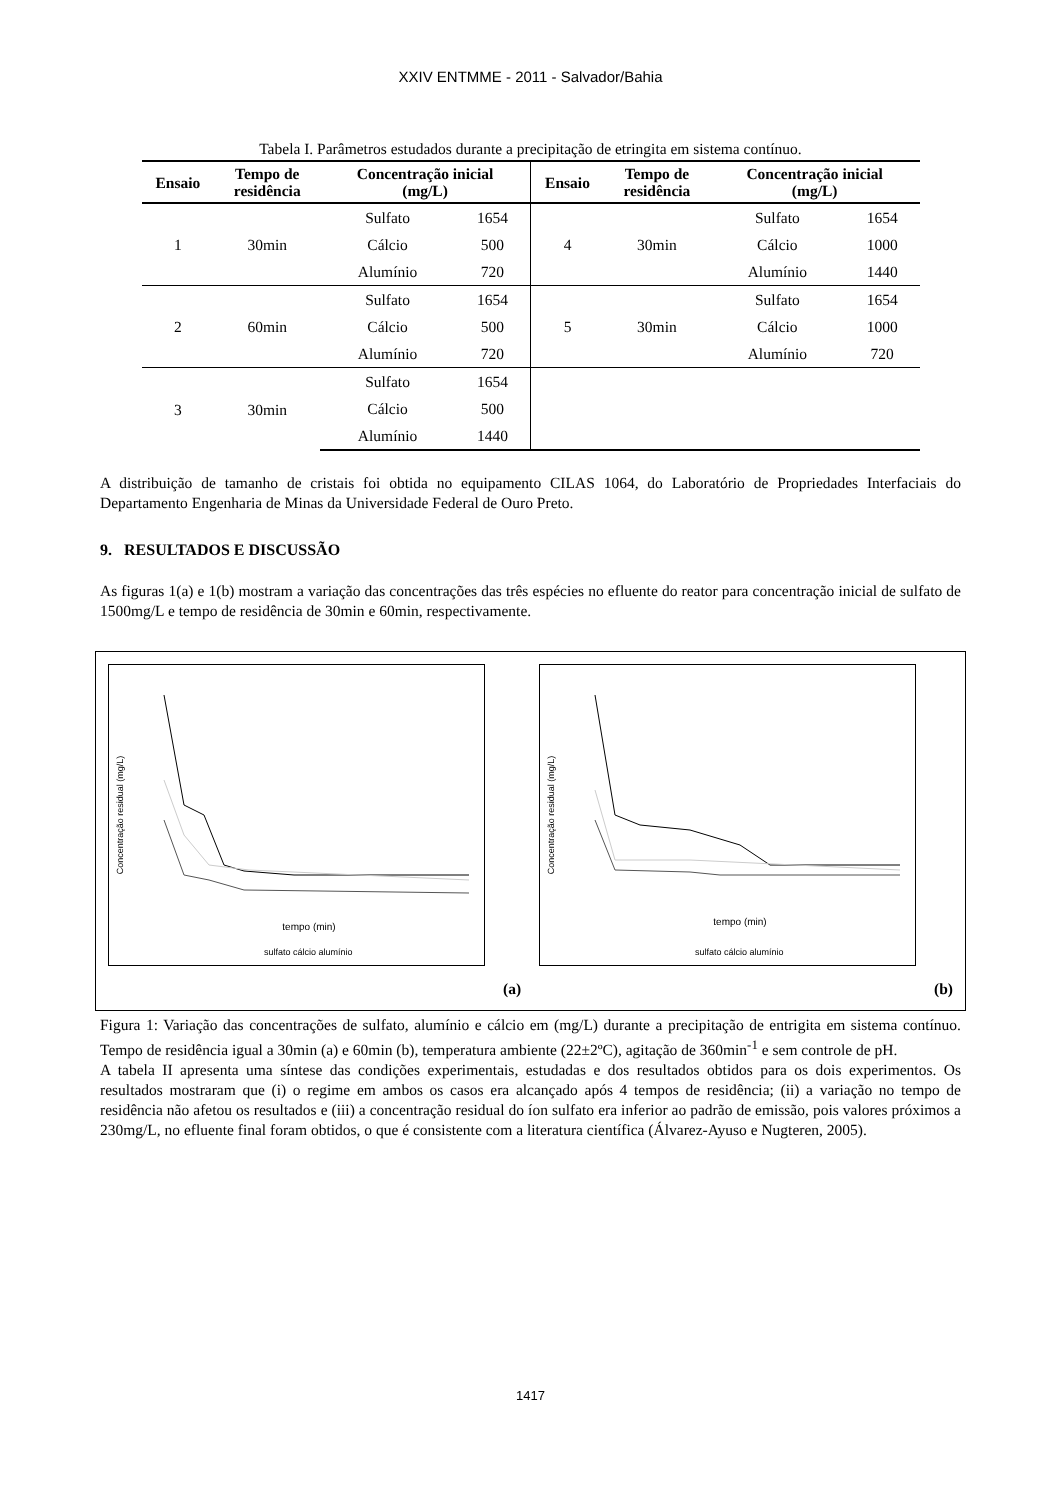XXIV ENTMME - 2011 - Salvador/Bahia
Tabela I. Parâmetros estudados durante a precipitação de etringita em sistema contínuo.
| Ensaio | Tempo de residência | Concentração inicial (mg/L) | | Ensaio | Tempo de residência | Concentração inicial (mg/L) | |
| --- | --- | --- | --- | --- | --- | --- | --- |
| 1 | 30min | Sulfato | 1654 | 4 | 30min | Sulfato | 1654 |
| | | Cálcio | 500 | | | Cálcio | 1000 |
| | | Alumínio | 720 | | | Alumínio | 1440 |
| 2 | 60min | Sulfato | 1654 | 5 | 30min | Sulfato | 1654 |
| | | Cálcio | 500 | | | Cálcio | 1000 |
| | | Alumínio | 720 | | | Alumínio | 720 |
| 3 | 30min | Sulfato | 1654 | | | | |
| | | Cálcio | 500 | | | | |
| | | Alumínio | 1440 | | | | |
A distribuição de tamanho de cristais foi obtida no equipamento CILAS 1064, do Laboratório de Propriedades Interfaciais do Departamento Engenharia de Minas da Universidade Federal de Ouro Preto.
9. RESULTADOS E DISCUSSÃO
As figuras 1(a) e 1(b) mostram a variação das concentrações das três espécies no efluente do reator para concentração inicial de sulfato de 1500mg/L e tempo de residência de 30min e 60min, respectivamente.
Concentração residual (mg/L)
tempo (min)
sulfato cálcio alumínio
(a)
Concentração residual (mg/L)
tempo (min)
sulfato cálcio alumínio
(b)
Figura 1: Variação das concentrações de sulfato, alumínio e cálcio em (mg/L) durante a precipitação de entrigita em sistema contínuo. Tempo de residência igual a 30min (a) e 60min (b), temperatura ambiente (22±2ºC), agitação de 360min<sup>-1</sup> e sem controle de pH.
A tabela II apresenta uma síntese das condições experimentais, estudadas e dos resultados obtidos para os dois experimentos. Os resultados mostraram que (i) o regime em ambos os casos era alcançado após 4 tempos de residência; (ii) a variação no tempo de residência não afetou os resultados e (iii) a concentração residual do íon sulfato era inferior ao padrão de emissão, pois valores próximos a 230mg/L, no efluente final foram obtidos, o que é consistente com a literatura científica (Álvarez-Ayuso e Nugteren, 2005).
1417